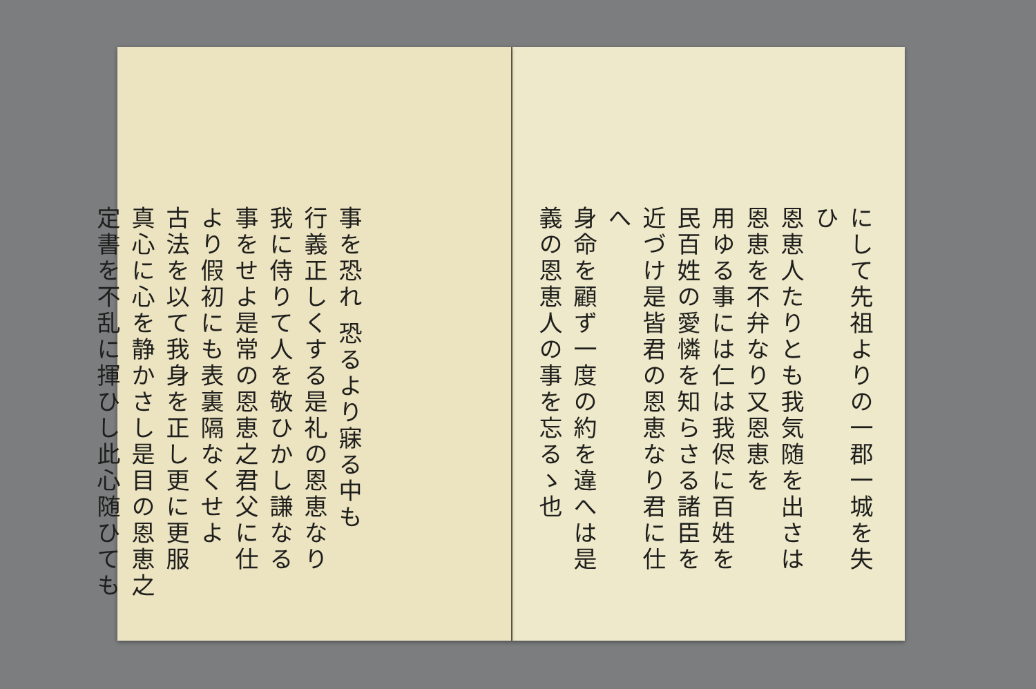にして先祖よりの一郡一城を失ひ
恩恵人たりとも我気随を出さは
恩恵を不弁なり又恩恵を
用ゆる事には仁は我侭に百姓を
民百姓の愛憐を知らさる諸臣を
近づけ是皆君の恩恵なり君に仕へ
身命を顧ず一度の約を違へは是
義の恩恵人の事を忘るゝ也
事を恐れ 恐るより寐る中も
行義正しくする是礼の恩恵なり
我に侍りて人を敬ひかし謙なる
事をせよ是常の恩恵之君父に仕
より假初にも表裏隔なくせよ
古法を以て我身を正し更に更服
真心に心を静かさし是目の恩恵之
定書を不乱に揮ひし此心随ひても